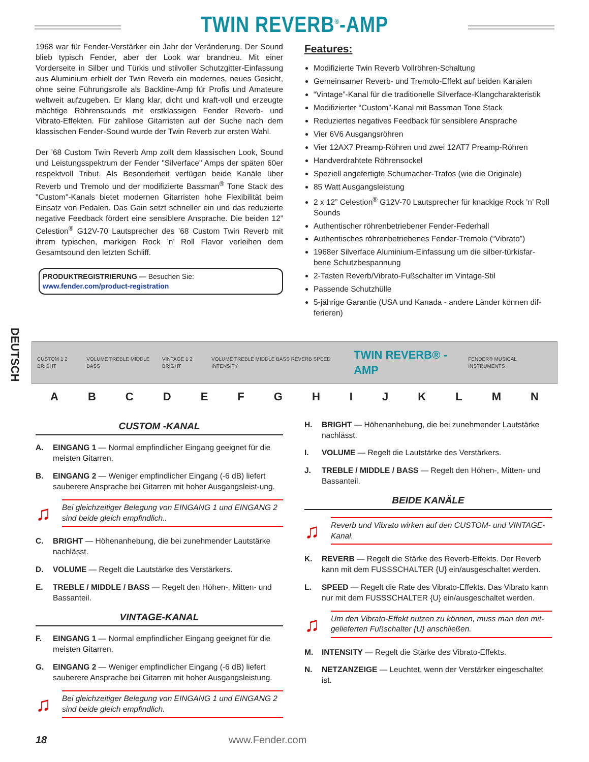TWIN REVERB<sup>®</sup>-AMP
DEUTSCH
1968 war für Fender-Verstärker ein Jahr der Veränderung. Der Sound blieb typisch Fender, aber der Look war brandneu. Mit einer Vorderseite in Silber und Türkis und stilvoller Schutzgitter-Einfassung aus Aluminium erhielt der Twin Reverb ein modernes, neues Gesicht, ohne seine Führungsrolle als Backline-Amp für Profis und Amateure weltweit aufzugeben. Er klang klar, dicht und kraft-voll und erzeugte mächtige Röhrensounds mit erstklassigen Fender Reverb- und Vibrato-Effekten. Für zahllose Gitarristen auf der Suche nach dem klassischen Fender-Sound wurde der Twin Reverb zur ersten Wahl.
Der ’68 Custom Twin Reverb Amp zollt dem klassischen Look, Sound und Leistungsspektrum der Fender "Silverface" Amps der späten 60er respektvoll Tribut. Als Besonderheit verfügen beide Kanäle über Reverb und Tremolo und der modifizierte Bassman<sup>®</sup> Tone Stack des "Custom"-Kanals bietet modernen Gitarristen hohe Flexibilität beim Einsatz von Pedalen. Das Gain setzt schneller ein und das reduzierte negative Feedback fördert eine sensiblere Ansprache. Die beiden 12” Celestion<sup>®</sup> G12V-70 Lautsprecher des ’68 Custom Twin Reverb mit ihrem typischen, markigen Rock ’n’ Roll Flavor verleihen dem Gesamtsound den letzten Schliff.
PRODUKTREGISTRIERUNG — Besuchen Sie: www.fender.com/product-registration
Features:
Modifizierte Twin Reverb Vollröhren-Schaltung
Gemeinsamer Reverb- und Tremolo-Effekt auf beiden Kanälen
“Vintage”-Kanal für die traditionelle Silverface-Klangcharakteristik
Modifizierter “Custom”-Kanal mit Bassman Tone Stack
Reduziertes negatives Feedback für sensiblere Ansprache
Vier 6V6 Ausgangsröhren
Vier 12AX7 Preamp-Röhren und zwei 12AT7 Preamp-Röhren
Handverdrahtete Röhrensockel
Speziell angefertigte Schumacher-Trafos (wie die Originale)
85 Watt Ausgangsleistung
2 x 12” Celestion<sup>®</sup> G12V-70 Lautsprecher für knackige Rock ’n’ Roll Sounds
Authentischer röhrenbetriebener Fender-Federhall
Authentisches röhrenbetriebenes Fender-Tremolo (“Vibrato”)
1968er Silverface Aluminium-Einfassung um die silber-türkisfar-bene Schutzbespannung
2-Tasten Reverb/Vibrato-Fußschalter im Vintage-Stil
Passende Schutzhülle
5-jährige Garantie (USA und Kanada - andere Länder können dif-ferieren)
CUSTOM 1 2 BRIGHT VOLUME TREBLE MIDDLE BASS VINTAGE 1 2 BRIGHT VOLUME TREBLE MIDDLE BASS REVERB SPEED INTENSITY TWIN REVERB® -AMP FENDER® MUSICAL INSTRUMENTS
A B C D E F G H I J K L M N
CUSTOM -KANAL
A. EINGANG 1 — Normal empfindlicher Eingang geeignet für die meisten Gitarren.
B. EINGANG 2 — Weniger empfindlicher Eingang (-6 dB) liefert sauberere Ansprache bei Gitarren mit hoher Ausgangsleist-ung.
♫
Bei gleichzeitiger Belegung von EINGANG 1 und EINGANG 2 sind beide gleich empfindlich..
C. BRIGHT — Höhenanhebung, die bei zunehmender Lautstärke nachlässt.
D. VOLUME — Regelt die Lautstärke des Verstärkers.
E. TREBLE / MIDDLE / BASS — Regelt den Höhen-, Mitten- und Bassanteil.
VINTAGE-KANAL
F. EINGANG 1 — Normal empfindlicher Eingang geeignet für die meisten Gitarren.
G. EINGANG 2 — Weniger empfindlicher Eingang (-6 dB) liefert sauberere Ansprache bei Gitarren mit hoher Ausgangsleistung.
♫
Bei gleichzeitiger Belegung von EINGANG 1 und EINGANG 2 sind beide gleich empfindlich.
H. BRIGHT — Höhenanhebung, die bei zunehmender Lautstärke nachlässt.
I. VOLUME — Regelt die Lautstärke des Verstärkers.
J. TREBLE / MIDDLE / BASS — Regelt den Höhen-, Mitten- und Bassanteil.
BEIDE KANÄLE
♫
Reverb und Vibrato wirken auf den CUSTOM- und VINTAGE-Kanal.
K. REVERB — Regelt die Stärke des Reverb-Effekts. Der Reverb kann mit dem FUSSSCHALTER {U} ein/ausgeschaltet werden.
L. SPEED — Regelt die Rate des Vibrato-Effekts. Das Vibrato kann nur mit dem FUSSSCHALTER {U} ein/ausgeschaltet werden.
♫
Um den Vibrato-Effekt nutzen zu können, muss man den mit-gelieferten Fußschalter {U} anschließen.
M. INTENSITY — Regelt die Stärke des Vibrato-Effekts.
N. NETZANZEIGE — Leuchtet, wenn der Verstärker eingeschaltet ist.
18 www.Fender.com